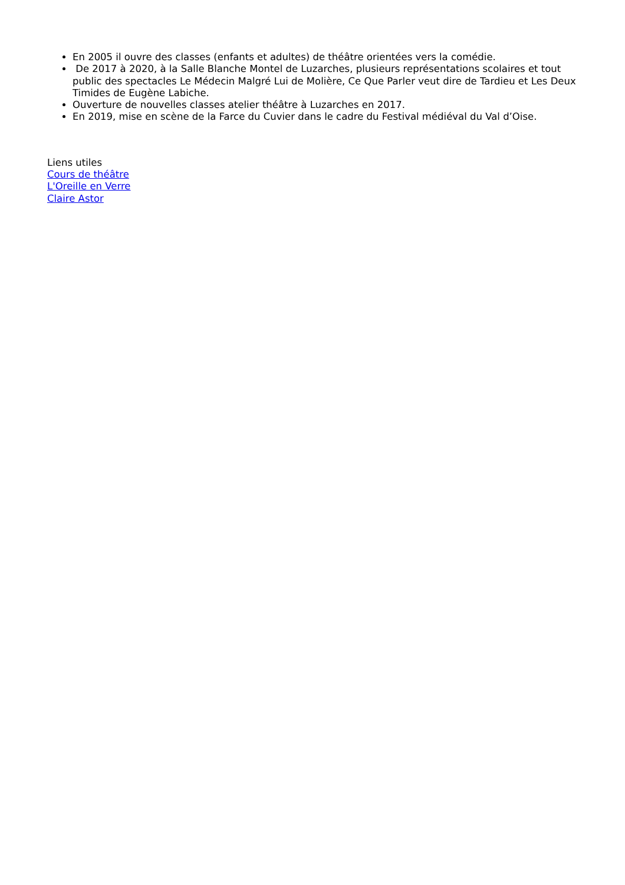En 2005 il ouvre des classes (enfants et adultes) de théâtre orientées vers la comédie.
De 2017 à 2020, à la Salle Blanche Montel de Luzarches, plusieurs représentations scolaires et tout public des spectacles Le Médecin Malgré Lui de Molière, Ce Que Parler veut dire de Tardieu et Les Deux Timides de Eugène Labiche.
Ouverture de nouvelles classes atelier théâtre à Luzarches en 2017.
En 2019, mise en scène de la Farce du Cuvier dans le cadre du Festival médiéval du Val d’Oise.
Liens utiles
Cours de théâtre
L'Oreille en Verre
Claire Astor